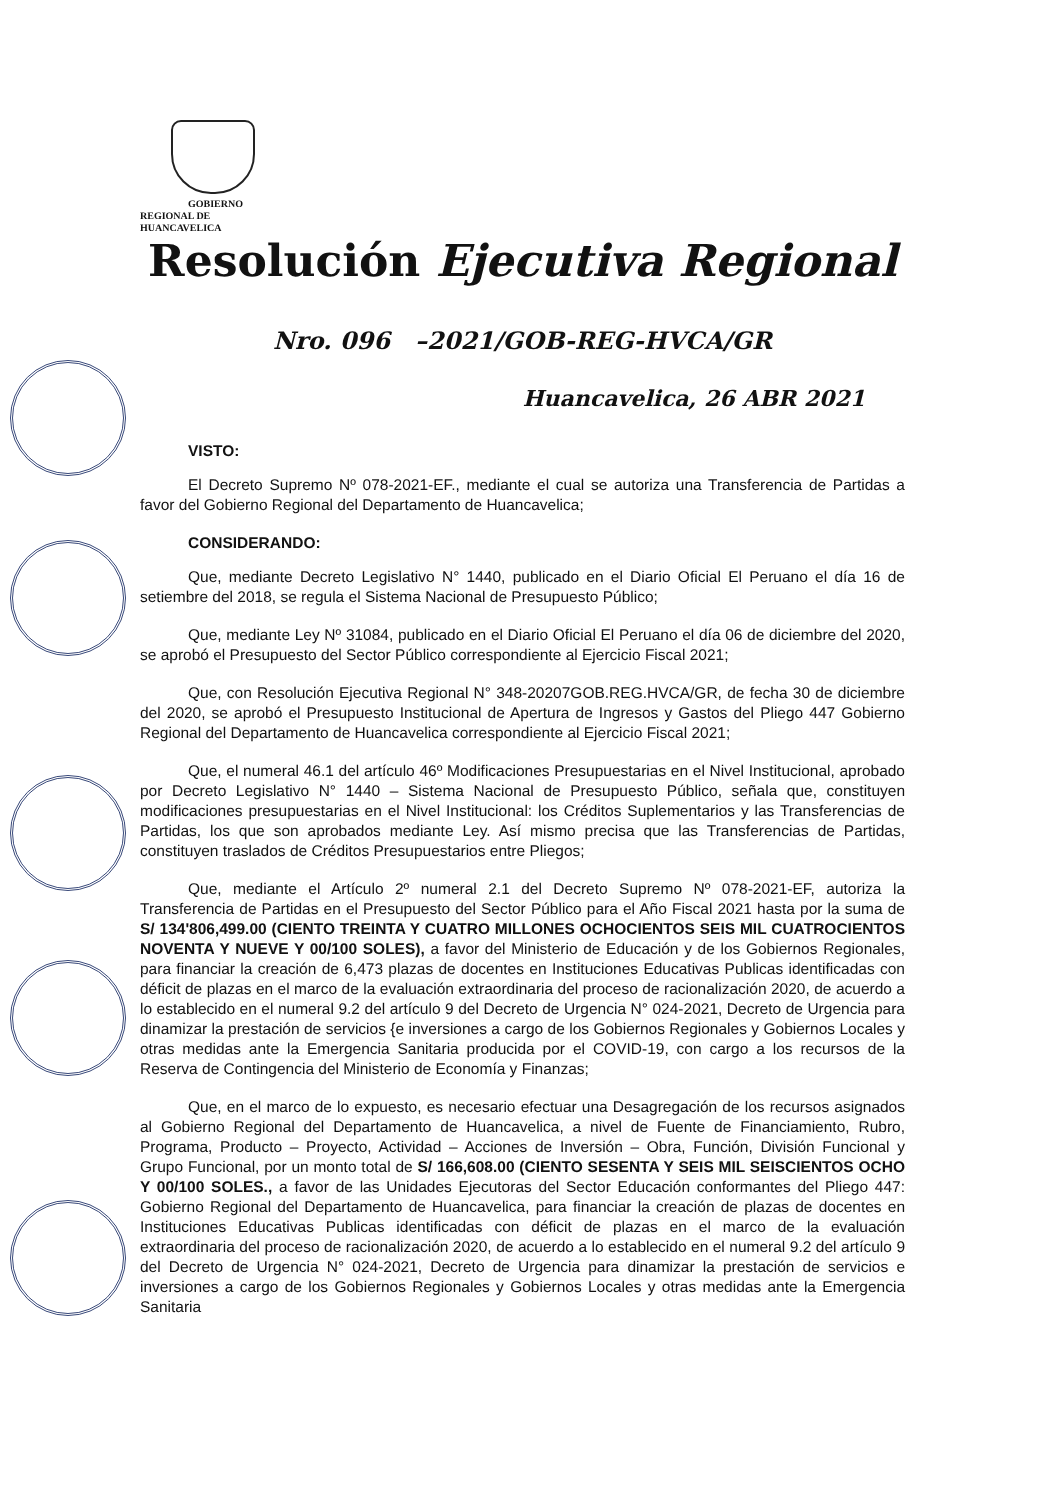GOBIERNO REGIONAL DE
HUANCAVELICA
Resolución Ejecutiva Regional
Nro. 096 –2021/GOB-REG-HVCA/GR
Huancavelica, 26 ABR 2021
VISTO:
El Decreto Supremo Nº 078-2021-EF., mediante el cual se autoriza una Transferencia de Partidas a favor del Gobierno Regional del Departamento de Huancavelica;
CONSIDERANDO:
Que, mediante Decreto Legislativo N° 1440, publicado en el Diario Oficial El Peruano el día 16 de setiembre del 2018, se regula el Sistema Nacional de Presupuesto Público;
Que, mediante Ley Nº 31084, publicado en el Diario Oficial El Peruano el día 06 de diciembre del 2020, se aprobó el Presupuesto del Sector Público correspondiente al Ejercicio Fiscal 2021;
Que, con Resolución Ejecutiva Regional N° 348-20207GOB.REG.HVCA/GR, de fecha 30 de diciembre del 2020, se aprobó el Presupuesto Institucional de Apertura de Ingresos y Gastos del Pliego 447 Gobierno Regional del Departamento de Huancavelica correspondiente al Ejercicio Fiscal 2021;
Que, el numeral 46.1 del artículo 46º Modificaciones Presupuestarias en el Nivel Institucional, aprobado por Decreto Legislativo N° 1440 – Sistema Nacional de Presupuesto Público, señala que, constituyen modificaciones presupuestarias en el Nivel Institucional: los Créditos Suplementarios y las Transferencias de Partidas, los que son aprobados mediante Ley. Así mismo precisa que las Transferencias de Partidas, constituyen traslados de Créditos Presupuestarios entre Pliegos;
Que, mediante el Artículo 2º numeral 2.1 del Decreto Supremo Nº 078-2021-EF, autoriza la Transferencia de Partidas en el Presupuesto del Sector Público para el Año Fiscal 2021 hasta por la suma de S/ 134'806,499.00 (CIENTO TREINTA Y CUATRO MILLONES OCHOCIENTOS SEIS MIL CUATROCIENTOS NOVENTA Y NUEVE Y 00/100 SOLES), a favor del Ministerio de Educación y de los Gobiernos Regionales, para financiar la creación de 6,473 plazas de docentes en Instituciones Educativas Publicas identificadas con déficit de plazas en el marco de la evaluación extraordinaria del proceso de racionalización 2020, de acuerdo a lo establecido en el numeral 9.2 del artículo 9 del Decreto de Urgencia N° 024-2021, Decreto de Urgencia para dinamizar la prestación de servicios {e inversiones a cargo de los Gobiernos Regionales y Gobiernos Locales y otras medidas ante la Emergencia Sanitaria producida por el COVID-19, con cargo a los recursos de la Reserva de Contingencia del Ministerio de Economía y Finanzas;
Que, en el marco de lo expuesto, es necesario efectuar una Desagregación de los recursos asignados al Gobierno Regional del Departamento de Huancavelica, a nivel de Fuente de Financiamiento, Rubro, Programa, Producto – Proyecto, Actividad – Acciones de Inversión – Obra, Función, División Funcional y Grupo Funcional, por un monto total de S/ 166,608.00 (CIENTO SESENTA Y SEIS MIL SEISCIENTOS OCHO Y 00/100 SOLES., a favor de las Unidades Ejecutoras del Sector Educación conformantes del Pliego 447: Gobierno Regional del Departamento de Huancavelica, para financiar la creación de plazas de docentes en Instituciones Educativas Publicas identificadas con déficit de plazas en el marco de la evaluación extraordinaria del proceso de racionalización 2020, de acuerdo a lo establecido en el numeral 9.2 del artículo 9 del Decreto de Urgencia N° 024-2021, Decreto de Urgencia para dinamizar la prestación de servicios e inversiones a cargo de los Gobiernos Regionales y Gobiernos Locales y otras medidas ante la Emergencia Sanitaria